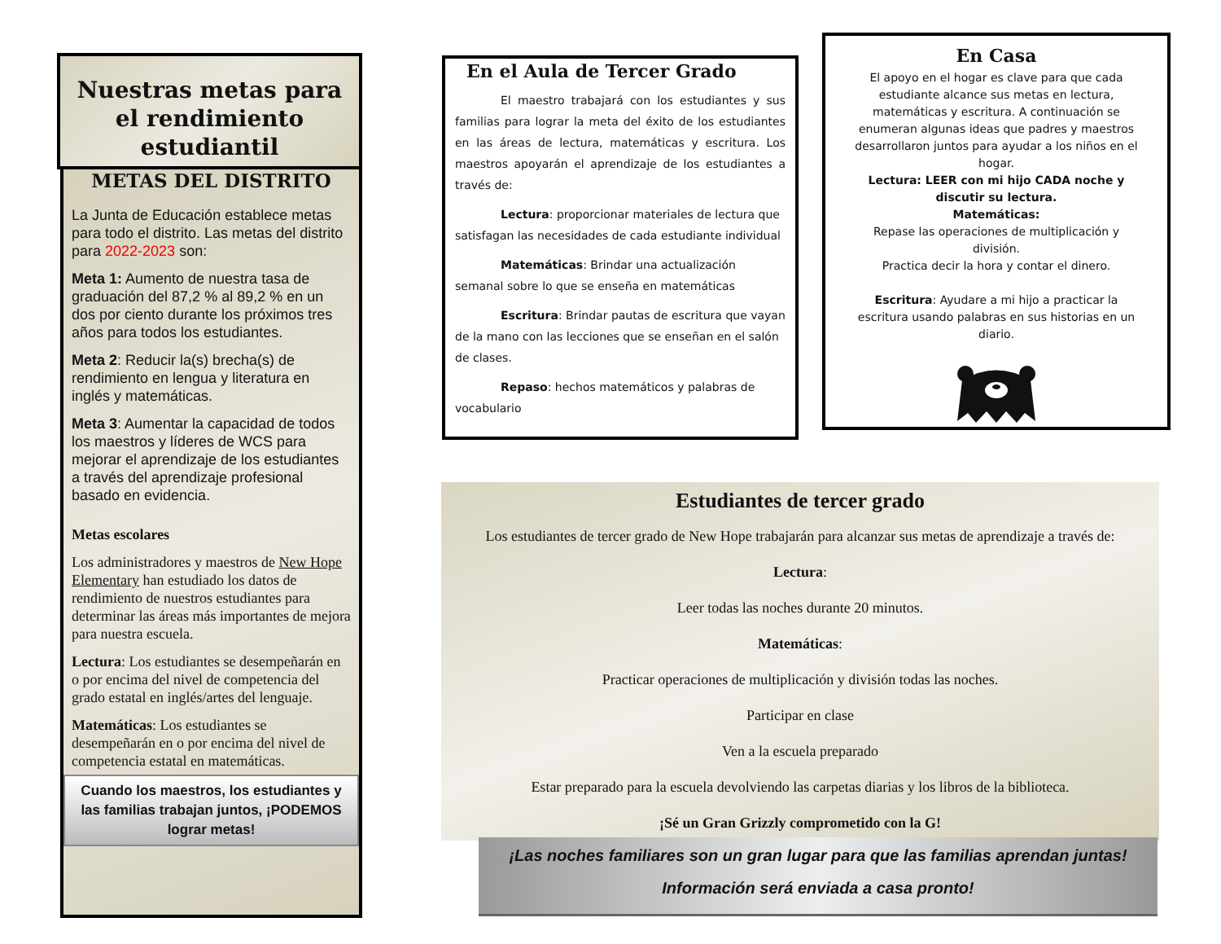Nuestras metas para el rendimiento estudiantil
METAS DEL DISTRITO
La Junta de Educación establece metas para todo el distrito. Las metas del distrito para 2022-2023 son:
Meta 1: Aumento de nuestra tasa de graduación del 87,2 % al 89,2 % en un dos por ciento durante los próximos tres años para todos los estudiantes.
Meta 2: Reducir la(s) brecha(s) de rendimiento en lengua y literatura en inglés y matemáticas.
Meta 3: Aumentar la capacidad de todos los maestros y líderes de WCS para mejorar el aprendizaje de los estudiantes a través del aprendizaje profesional basado en evidencia.
Metas escolares
Los administradores y maestros de New Hope Elementary han estudiado los datos de rendimiento de nuestros estudiantes para determinar las áreas más importantes de mejora para nuestra escuela.
Lectura: Los estudiantes se desempeñarán en o por encima del nivel de competencia del grado estatal en inglés/artes del lenguaje.
Matemáticas: Los estudiantes se desempeñarán en o por encima del nivel de competencia estatal en matemáticas.
Cuando los maestros, los estudiantes y las familias trabajan juntos, ¡PODEMOS lograr metas!
En el Aula de Tercer Grado
    El maestro trabajará con los estudiantes y sus familias para lograr la meta del éxito de los estudiantes en las áreas de lectura, matemáticas y escritura. Los maestros apoyarán el aprendizaje de los estudiantes a través de:
    Lectura: proporcionar materiales de lectura que satisfagan las necesidades de cada estudiante individual
    Matemáticas: Brindar una actualización semanal sobre lo que se enseña en matemáticas
    Escritura: Brindar pautas de escritura que vayan de la mano con las lecciones que se enseñan en el salón de clases.
    Repaso: hechos matemáticos y palabras de vocabulario
En Casa
El apoyo en el hogar es clave para que cada estudiante alcance sus metas en lectura, matemáticas y escritura. A continuación se enumeran algunas ideas que padres y maestros desarrollaron juntos para ayudar a los niños en el hogar.
Lectura: LEER con mi hijo CADA noche y discutir su lectura.
Matemáticas:
Repase las operaciones de multiplicación y división.
Practica decir la hora y contar el dinero.
Escritura: Ayudare a mi hijo a practicar la escritura usando palabras en sus historias en un diario.
Estudiantes de tercer grado
Los estudiantes de tercer grado de New Hope trabajarán para alcanzar sus metas de aprendizaje a través de:
Lectura:
Leer todas las noches durante 20 minutos.
Matemáticas:
Practicar operaciones de multiplicación y división todas las noches.
Participar en clase
Ven a la escuela preparado
Estar preparado para la escuela devolviendo las carpetas diarias y los libros de la biblioteca.
¡Sé un Gran Grizzly comprometido con la G!
¡Las noches familiares son un gran lugar para que las familias aprendan juntas!
Información será enviada a casa pronto!